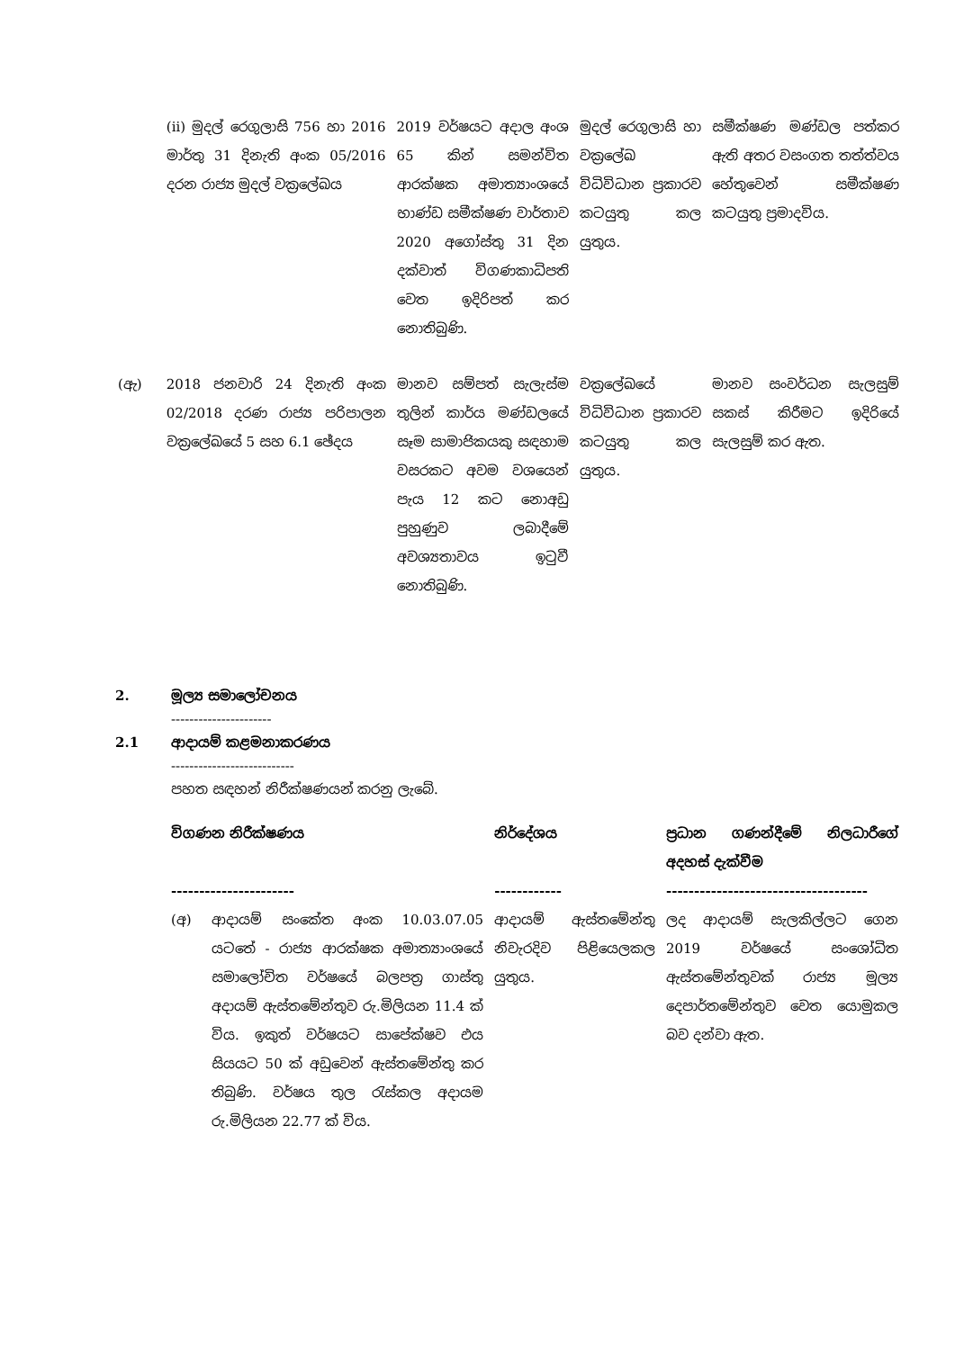| | (ii) මුදල් රෙගුලාසි 756 හා 2016 මාර්තු 31 දිනැති අංක 05/2016 දරන රාජ්‍ය මුදල් වක්‍රලේඛය | 2019 වර්ෂයට අදාල අංශ 65 කින් සමන්විත ආරක්ෂක අමාත්‍යාංශයේ භාණ්ඩ සමීක්ෂණ වාර්තාව 2020 අගෝස්තු 31 දින දක්වාත් විගණකාධිපති වෙත ඉදිරිපත් කර නොතිබුණි. | මුදල් රෙගුලාසි හා වක්‍රලේඛ විධිවිධාන ප්‍රකාරව කටයුතු කල යුතුය. | සමීක්ෂණ මණ්ඩල පත්කර ඇති අතර වසංගත තත්ත්වය හේතුවෙන් සමීක්ෂණ කටයුතු ප්‍රමාදවිය. |
| (ඇ) | 2018 ජනවාරි 24 දිනැති අංක 02/2018 දරණ රාජ්‍ය පරිපාලන වක්‍රලේඛයේ 5 සහ 6.1 ඡේදය | මානව සම්පත් සැලැස්ම තුලින් කාර්ය මණ්ඩලයේ සෑම සාමාජිකයකු සඳහාම වසරකට අවම වශයෙන් පැය 12 කට නොඅඩු පුහුණුව ලබාදීමේ අවශ්‍යතාවය ඉටුවී නොතිබුණි. | වක්‍රලේඛයේ විධිවිධාන ප්‍රකාරව කටයුතු කල යුතුය. | මානව සංවර්ධන සැලසුම් සකස් කිරීමට ඉදිරියේ සැලසුම් කර ඇත. |
2. මූල්‍ය සමාලෝචනය
----------------------
2.1 ආදායම් කළමනාකරණය
---------------------------
පහත සඳහන් නිරීක්ෂණයන් කරනු ලැබේ.
| විගණන නිරීක්ෂණය ---------------------- | නිර්දේශය ------------ | ප්‍රධාන ගණන්දීමේ නිලධාරීගේ අදහස් දැක්වීම ------------------------------------ |
| (අ) ආදායම් සංකේත අංක 10.03.07.05 යටතේ - රාජ්‍ය ආරක්ෂක අමාත්‍යාංශයේ සමාලෝචිත වර්ෂයේ බලපත්‍ර ගාස්තු අදායම් ඇස්තමේන්තුව රු.මිලියන 11.4 ක් විය. ඉකුත් වර්ෂයට සාපේක්ෂව එය සියයට 50 ක් අඩුවෙන් ඇස්තමේන්තු කර තිබුණි. වර්ෂය තුල රැස්කල අදායම රු.මිලියන 22.77 ක් විය. | ආදායම් ඇස්තමේන්තු නිවැරදිව පිළියෙලකල යුතුය. | ලද ආදායම් සැලකිල්ලට ගෙන 2019 වර්ෂයේ සංශෝධිත ඇස්තමේන්තුවක් රාජ්‍ය මූල්‍ය දෙපාර්තමේන්තුව වෙත යොමුකල බව දන්වා ඇත. |